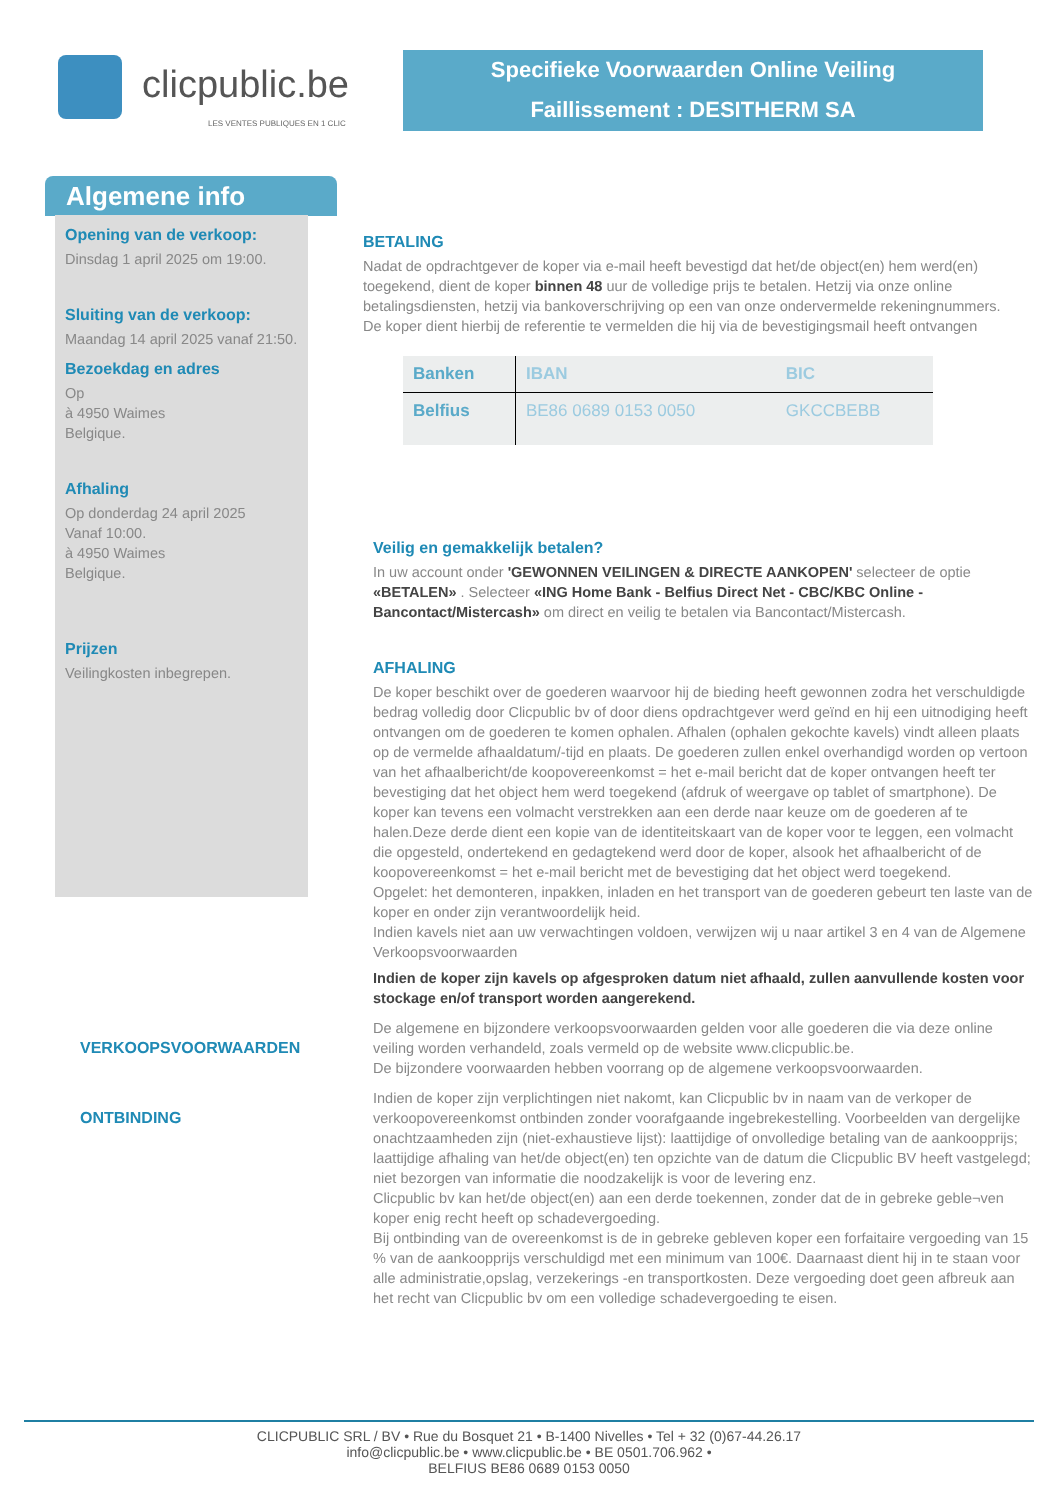clicpublic.be
LES VENTES PUBLIQUES EN 1 CLIC
Specifieke Voorwaarden Online Veiling
Faillissement : DESITHERM SA
Algemene info
Opening van de verkoop:
Dinsdag 1 april 2025 om 19:00.
Sluiting van de verkoop:
Maandag 14 april 2025 vanaf 21:50.
Bezoekdag en adres
Op
à 4950 Waimes
Belgique.
Afhaling
Op donderdag 24 april 2025
Vanaf 10:00.
à 4950 Waimes
Belgique.
Prijzen
Veilingkosten inbegrepen.
BETALING
Nadat de opdrachtgever de koper via e-mail heeft bevestigd dat het/de object(en) hem werd(en) toegekend, dient de koper binnen 48 uur de volledige prijs te betalen. Hetzij via onze online betalingsdiensten, hetzij via bankoverschrijving op een van onze ondervermelde rekeningnummers. De koper dient hierbij de referentie te vermelden die hij via de bevestigingsmail heeft ontvangen
| Banken | IBAN | BIC |
| --- | --- | --- |
| Belfius | BE86 0689 0153 0050 | GKCCBEBB |
Veilig en gemakkelijk betalen?
In uw account onder 'GEWONNEN VEILINGEN & DIRECTE AANKOPEN' selecteer de optie «BETALEN» . Selecteer «ING Home Bank - Belfius Direct Net - CBC/KBC Online - Bancontact/Mistercash» om direct en veilig te betalen via Bancontact/Mistercash.
AFHALING
De koper beschikt over de goederen waarvoor hij de bieding heeft gewonnen zodra het verschuldigde bedrag volledig door Clicpublic bv of door diens opdrachtgever werd geïnd en hij een uitnodiging heeft ontvangen om de goederen te komen ophalen. Afhalen (ophalen gekochte kavels) vindt alleen plaats op de vermelde afhaaldatum/-tijd en plaats. De goederen zullen enkel overhandigd worden op vertoon van het afhaalbericht/de koopovereenkomst = het e-mail bericht dat de koper ontvangen heeft ter bevestiging dat het object hem werd toegekend (afdruk of weergave op tablet of smartphone). De koper kan tevens een volmacht verstrekken aan een derde naar keuze om de goederen af te halen.Deze derde dient een kopie van de identiteitskaart van de koper voor te leggen, een volmacht die opgesteld, ondertekend en gedagtekend werd door de koper, alsook het afhaalbericht of de koopovereenkomst = het e-mail bericht met de bevestiging dat het object werd toegekend.
Opgelet: het demonteren, inpakken, inladen en het transport van de goederen gebeurt ten laste van de koper en onder zijn verantwoordelijk heid.
Indien kavels niet aan uw verwachtingen voldoen, verwijzen wij u naar artikel 3 en 4 van de Algemene Verkoopsvoorwaarden
Indien de koper zijn kavels op afgesproken datum niet afhaald, zullen aanvullende kosten voor stockage en/of transport worden aangerekend.
De algemene en bijzondere verkoopsvoorwaarden gelden voor alle goederen die via deze online veiling worden verhandeld, zoals vermeld op de website www.clicpublic.be.
De bijzondere voorwaarden hebben voorrang op de algemene verkoopsvoorwaarden.
Indien de koper zijn verplichtingen niet nakomt, kan Clicpublic bv in naam van de verkoper de verkoopovereenkomst ontbinden zonder voorafgaande ingebrekestelling. Voorbeelden van dergelijke onachtzaamheden zijn (niet-exhaustieve lijst): laattijdige of onvolledige betaling van de aankoopprijs; laattijdige afhaling van het/de object(en) ten opzichte van de datum die Clicpublic BV heeft vastgelegd; niet bezorgen van informatie die noodzakelijk is voor de levering enz.
Clicpublic bv kan het/de object(en) aan een derde toekennen, zonder dat de in gebreke geble¬ven koper enig recht heeft op schadevergoeding.
Bij ontbinding van de overeenkomst is de in gebreke gebleven koper een forfaitaire vergoeding van 15 % van de aankoopprijs verschuldigd met een minimum van 100€. Daarnaast dient hij in te staan voor alle administratie,opslag, verzekerings -en transportkosten. Deze vergoeding doet geen afbreuk aan het recht van Clicpublic bv om een volledige schadevergoeding te eisen.
VERKOOPSVOORWAARDEN
ONTBINDING
CLICPUBLIC SRL / BV • Rue du Bosquet 21 • B-1400 Nivelles • Tel + 32 (0)67-44.26.17
info@clicpublic.be • www.clicpublic.be • BE 0501.706.962 •
BELFIUS BE86 0689 0153 0050